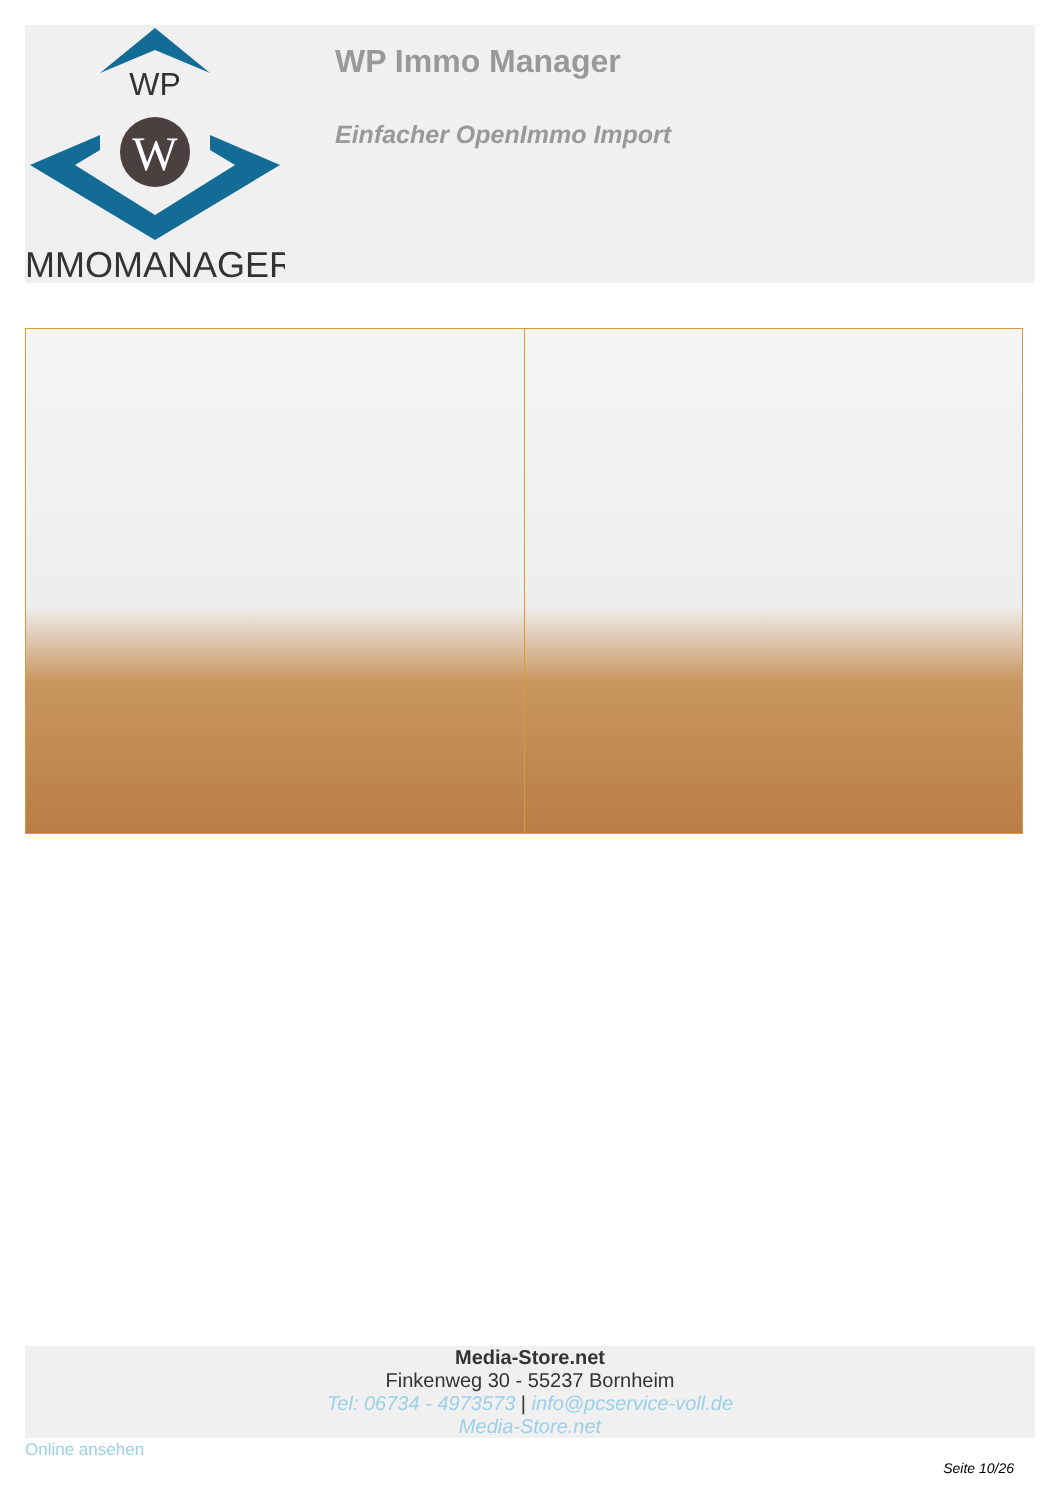WP
W
IMMOMANAGER
WP Immo Manager
Einfacher OpenImmo Import
Media-Store.net
Finkenweg 30 - 55237 Bornheim
Tel: 06734 - 4973573 | info@pcservice-voll.de
Media-Store.net
Online ansehen
Seite 10/26